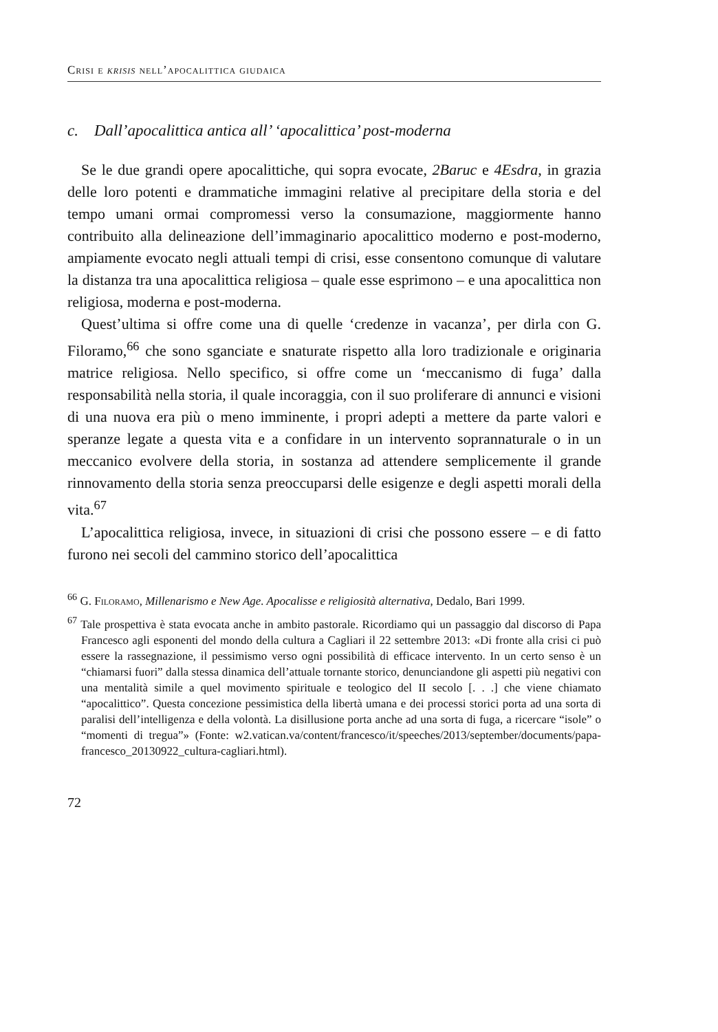Crisi e krisis nell’apocalittica giudaica
c. Dall’apocalittica antica all’ ‘apocalittica’ post-moderna
Se le due grandi opere apocalittiche, qui sopra evocate, 2Baruc e 4Esdra, in grazia delle loro potenti e drammatiche immagini relative al precipitare della storia e del tempo umani ormai compromessi verso la consumazione, maggiormente hanno contribuito alla delineazione dell’immaginario apocalittico moderno e post-moderno, ampiamente evocato negli attuali tempi di crisi, esse consentono comunque di valutare la distanza tra una apocalittica religiosa – quale esse esprimono – e una apocalittica non religiosa, moderna e post-moderna.
Quest’ultima si offre come una di quelle ‘credenze in vacanza’, per dirla con G. Filoramo,<sup>66</sup> che sono sganciate e snaturate rispetto alla loro tradizionale e originaria matrice religiosa. Nello specifico, si offre come un ‘meccanismo di fuga’ dalla responsabilità nella storia, il quale incoraggia, con il suo proliferare di annunci e visioni di una nuova era più o meno imminente, i propri adepti a mettere da parte valori e speranze legate a questa vita e a confidare in un intervento soprannaturale o in un meccanico evolvere della storia, in sostanza ad attendere semplicemente il grande rinnovamento della storia senza preoccuparsi delle esigenze e degli aspetti morali della vita.<sup>67</sup>
L’apocalittica religiosa, invece, in situazioni di crisi che possono essere – e di fatto furono nei secoli del cammino storico dell’apocalittica
<sup>66</sup> G. Filoramo, Millenarismo e New Age. Apocalisse e religiosità alternativa, Dedalo, Bari 1999.
<sup>67</sup> Tale prospettiva è stata evocata anche in ambito pastorale. Ricordiamo qui un passaggio dal discorso di Papa Francesco agli esponenti del mondo della cultura a Cagliari il 22 settembre 2013: «Di fronte alla crisi ci può essere la rassegnazione, il pessimismo verso ogni possibilità di efficace intervento. In un certo senso è un “chiamarsi fuori” dalla stessa dinamica dell’attuale tornante storico, denunciandone gli aspetti più negativi con una mentalità simile a quel movimento spirituale e teologico del II secolo [. . .] che viene chiamato “apocalittico”. Questa concezione pessimistica della libertà umana e dei processi storici porta ad una sorta di paralisi dell’intelligenza e della volontà. La disillusione porta anche ad una sorta di fuga, a ricercare “isole” o “momenti di tregua”» (Fonte: w2.vatican.va/content/francesco/it/speeches/2013/september/documents/papa-francesco_20130922_cultura-cagliari.html).
72